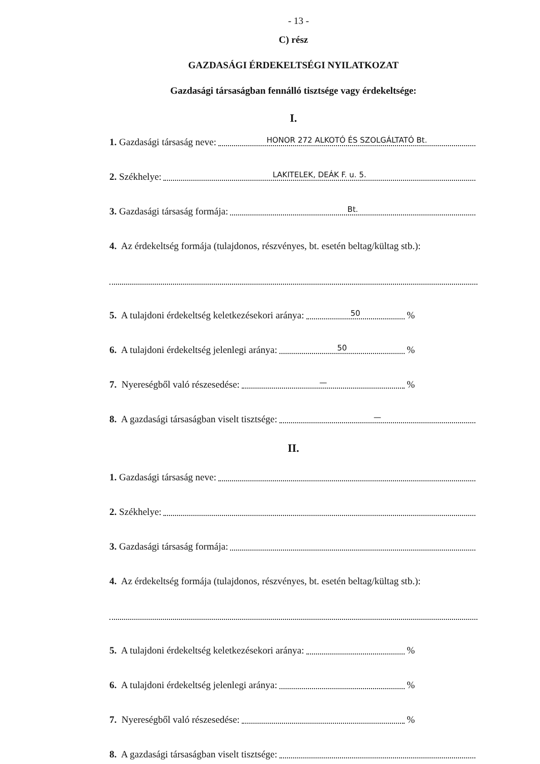- 13 -
C) rész
GAZDASÁGI ÉRDEKELTSÉGI NYILATKOZAT
Gazdasági társaságban fennálló tisztsége vagy érdekeltsége:
I.
1. Gazdasági társaság neve: HONOR 272 ALKOTÓ ÉS SZOLGÁLTATÓ Bt.
2. Székhelye: LAKITELEK, DEÁK F. u. 5.
3. Gazdasági társaság formája: Bt.
4. Az érdekeltség formája (tulajdonos, részvényes, bt. esetén beltag/kültag stb.):
5. A tulajdoni érdekeltség keletkezésekori aránya: 50 %
6. A tulajdoni érdekeltség jelenlegi aránya: 50 %
7. Nyereségből való részesedése: — %
8. A gazdasági társaságban viselt tisztsége: —
II.
1. Gazdasági társaság neve:
2. Székhelye:
3. Gazdasági társaság formája:
4. Az érdekeltség formája (tulajdonos, részvényes, bt. esetén beltag/kültag stb.):
5. A tulajdoni érdekeltség keletkezésekori aránya: %
6. A tulajdoni érdekeltség jelenlegi aránya: %
7. Nyereségből való részesedése: %
8. A gazdasági társaságban viselt tisztsége: